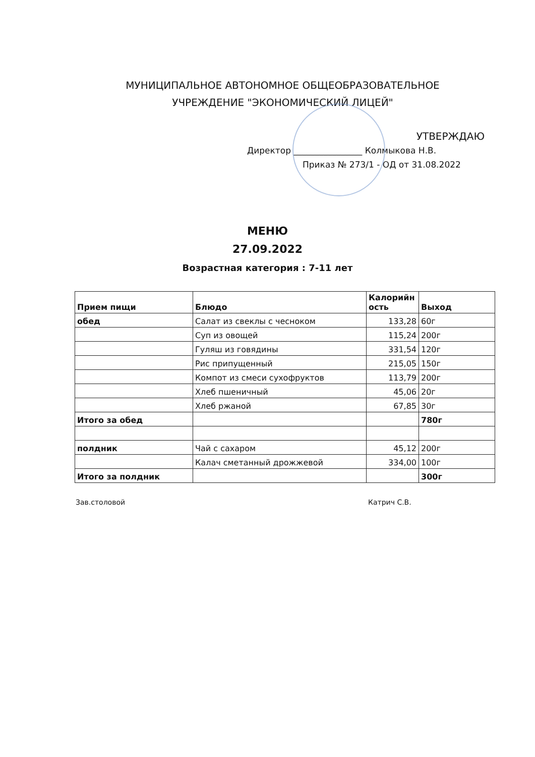МУНИЦИПАЛЬНОЕ АВТОНОМНОЕ ОБЩЕОБРАЗОВАТЕЛЬНОЕ
УЧРЕЖДЕНИЕ "ЭКОНОМИЧЕСКИЙ ЛИЦЕЙ"
УТВЕРЖДАЮ
Директор ________________ Колмыкова Н.В.
Приказ № 273/1 - ОД от 31.08.2022
МЕНЮ
27.09.2022
Возрастная категория : 7-11 лет
| Прием пищи | Блюдо | Калорийн ость | Выход |
| --- | --- | --- | --- |
| обед | Салат из свеклы с чесноком | 133,28 | 60г |
| | Суп из овощей | 115,24 | 200г |
| | Гуляш из говядины | 331,54 | 120г |
| | Рис припущенный | 215,05 | 150г |
| | Компот из смеси сухофруктов | 113,79 | 200г |
| | Хлеб пшеничный | 45,06 | 20г |
| | Хлеб ржаной | 67,85 | 30г |
| Итого за обед | | | 780г |
| полдник | Чай с сахаром | 45,12 | 200г |
| | Калач сметанный дрожжевой | 334,00 | 100г |
| Итого за полдник | | | 300г |
Зав.столовой Катрич С.В.